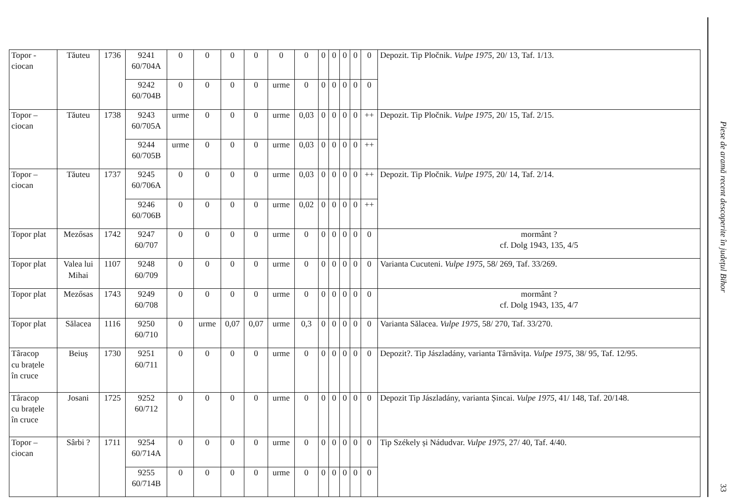| Topor - ciocan | Tăuteu | 1736 | 9241 60/704A | 0 | 0 | 0 | 0 | 0 | 0 | 0 | 0 | 0 | 0 | 0 | Depozit. Tip Pločnik. Vulpe 1975 , 20/ 13, Taf. 1/13. |
| | | | 9242 60/704B | 0 | 0 | 0 | 0 | urme | 0 | 0 | 0 | 0 | 0 | 0 | |
| Topor – ciocan | Tăuteu | 1738 | 9243 60/705A | urme | 0 | 0 | 0 | urme | 0,03 | 0 | 0 | 0 | 0 | ++ | Depozit. Tip Pločnik. Vulpe 1975 , 20/ 15, Taf. 2/15. |
| | | | 9244 60/705B | urme | 0 | 0 | 0 | urme | 0,03 | 0 | 0 | 0 | 0 | ++ | |
| Topor – ciocan | Tăuteu | 1737 | 9245 60/706A | 0 | 0 | 0 | 0 | urme | 0,03 | 0 | 0 | 0 | 0 | ++ | Depozit. Tip Pločnik. Vulpe 1975 , 20/ 14, Taf. 2/14. |
| | | | 9246 60/706B | 0 | 0 | 0 | 0 | urme | 0,02 | 0 | 0 | 0 | 0 | ++ | |
| Topor plat | Mezősas | 1742 | 9247 60/707 | 0 | 0 | 0 | 0 | urme | 0 | 0 | 0 | 0 | 0 | 0 | mormânt ? cf. Dolg 1943, 135, 4/5 |
| Topor plat | Valea lui Mihai | 1107 | 9248 60/709 | 0 | 0 | 0 | 0 | urme | 0 | 0 | 0 | 0 | 0 | 0 | Varianta Cucuteni. Vulpe 1975 , 58/ 269, Taf. 33/269. |
| Topor plat | Mezősas | 1743 | 9249 60/708 | 0 | 0 | 0 | 0 | urme | 0 | 0 | 0 | 0 | 0 | 0 | mormânt ? cf. Dolg 1943, 135, 4/7 |
| Topor plat | Sălacea | 1116 | 9250 60/710 | 0 | urme | 0,07 | 0,07 | urme | 0,3 | 0 | 0 | 0 | 0 | 0 | Varianta Sălacea. Vulpe 1975 , 58/ 270, Taf. 33/270. |
| Târacop cu brațele în cruce | Beiuș | 1730 | 9251 60/711 | 0 | 0 | 0 | 0 | urme | 0 | 0 | 0 | 0 | 0 | 0 | Depozit?. Tip Jászladány, varianta Târnăvița. Vulpe 1975 , 38/ 95, Taf. 12/95. |
| Târacop cu brațele în cruce | Josani | 1725 | 9252 60/712 | 0 | 0 | 0 | 0 | urme | 0 | 0 | 0 | 0 | 0 | 0 | Depozit Tip Jászladány, varianta Șincai. Vulpe 1975 , 41/ 148, Taf. 20/148. |
| Topor – ciocan | Sârbi ? | 1711 | 9254 60/714A | 0 | 0 | 0 | 0 | urme | 0 | 0 | 0 | 0 | 0 | 0 | Tip Székely și Nádudvar. Vulpe 1975 , 27/ 40, Taf. 4/40. |
| | | | 9255 60/714B | 0 | 0 | 0 | 0 | urme | 0 | 0 | 0 | 0 | 0 | 0 | |
Piese de aramă recent descoperite în județul Bihor
33